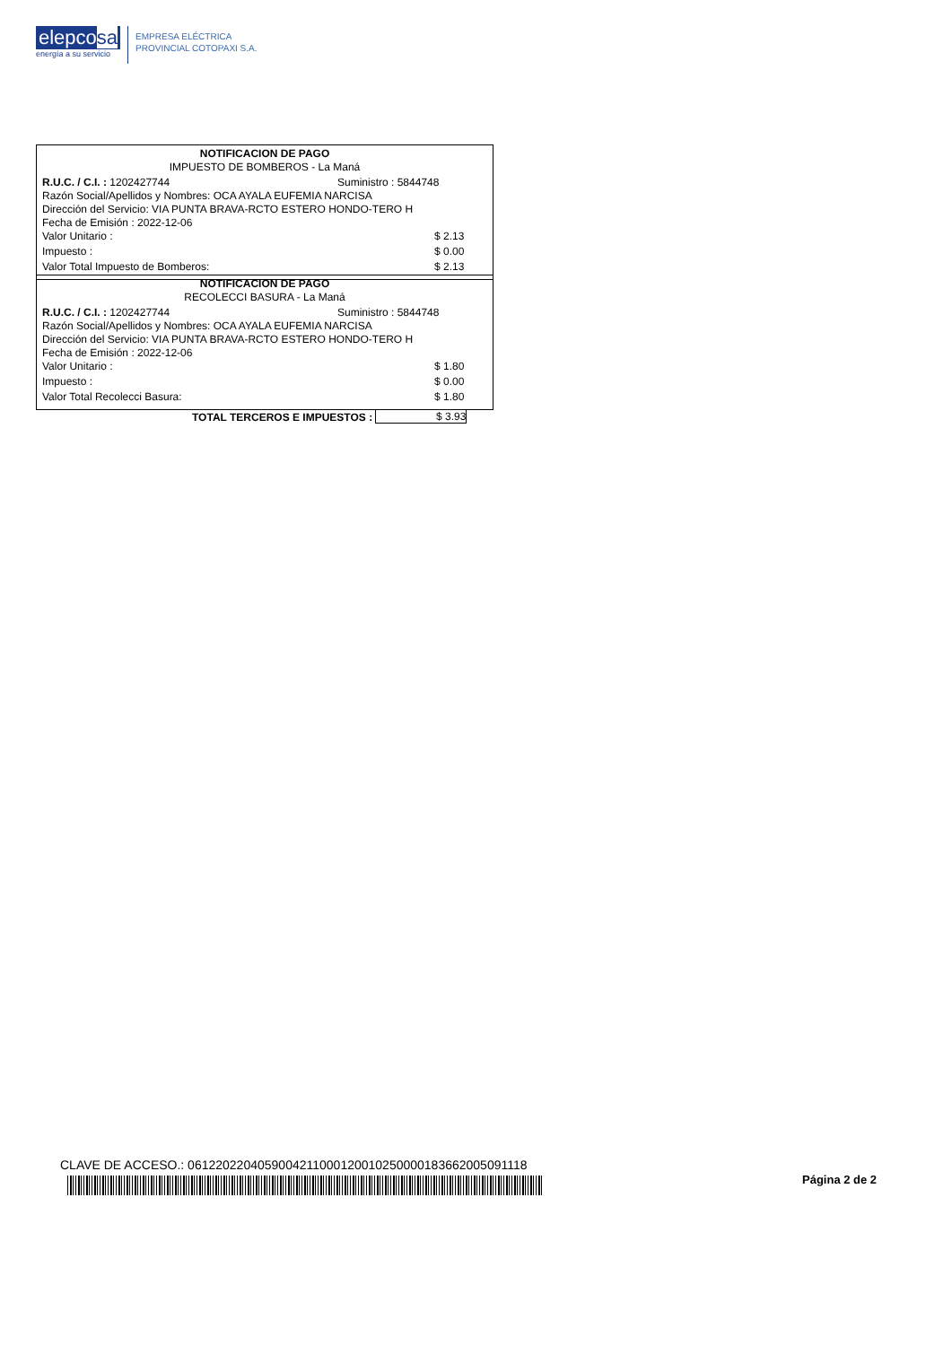elepcosa
energía a su servicio
EMPRESA ELÉCTRICA
PROVINCIAL COTOPAXI S.A.
NOTIFICACION DE PAGO
IMPUESTO DE BOMBEROS - La Maná
R.U.C. / C.I. : 1202427744 Suministro : 5844748
Razón Social/Apellidos y Nombres: OCA AYALA EUFEMIA NARCISA
Dirección del Servicio: VIA PUNTA BRAVA-RCTO ESTERO HONDO-TERO H
Fecha de Emisión : 2022-12-06
| Valor Unitario : | $ 2.13 |
| Impuesto : | $ 0.00 |
| Valor Total Impuesto de Bomberos: | $ 2.13 |
NOTIFICACION DE PAGO
RECOLECCI BASURA - La Maná
R.U.C. / C.I. : 1202427744 Suministro : 5844748
Razón Social/Apellidos y Nombres: OCA AYALA EUFEMIA NARCISA
Dirección del Servicio: VIA PUNTA BRAVA-RCTO ESTERO HONDO-TERO H
Fecha de Emisión : 2022-12-06
| Valor Unitario : | $ 1.80 |
| Impuesto : | $ 0.00 |
| Valor Total Recolecci Basura: | $ 1.80 |
TOTAL TERCEROS E IMPUESTOS :
$ 3.93
CLAVE DE ACCESO.: 0612202204059004211000120010250000183662005091118
Página 2 de 2